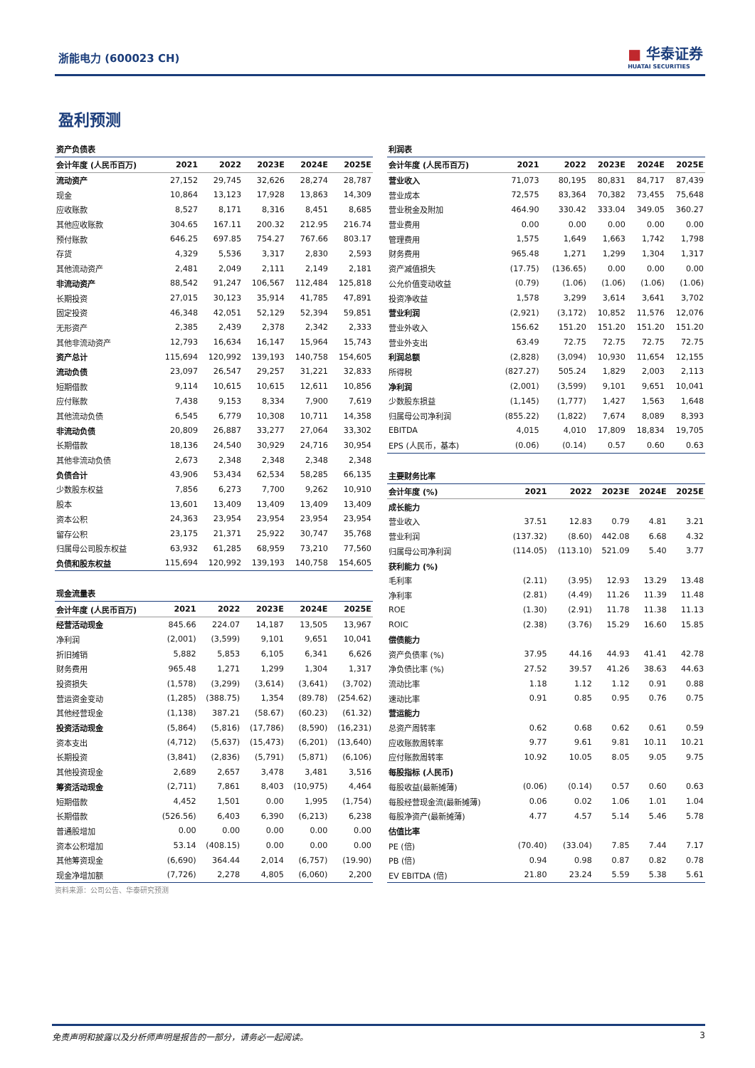浙能电力 (600023 CH)
■ 华泰证券
HUATAI SECURITIES
盈利预测
| 资产负债表 | | | | | |
| 会计年度 (人民币百万) | 2021 | 2022 | 2023E | 2024E | 2025E |
| 流动资产 | 27,152 | 29,745 | 32,626 | 28,274 | 28,787 |
| 现金 | 10,864 | 13,123 | 17,928 | 13,863 | 14,309 |
| 应收账款 | 8,527 | 8,171 | 8,316 | 8,451 | 8,685 |
| 其他应收账款 | 304.65 | 167.11 | 200.32 | 212.95 | 216.74 |
| 预付账款 | 646.25 | 697.85 | 754.27 | 767.66 | 803.17 |
| 存货 | 4,329 | 5,536 | 3,317 | 2,830 | 2,593 |
| 其他流动资产 | 2,481 | 2,049 | 2,111 | 2,149 | 2,181 |
| 非流动资产 | 88,542 | 91,247 | 106,567 | 112,484 | 125,818 |
| 长期投资 | 27,015 | 30,123 | 35,914 | 41,785 | 47,891 |
| 固定投资 | 46,348 | 42,051 | 52,129 | 52,394 | 59,851 |
| 无形资产 | 2,385 | 2,439 | 2,378 | 2,342 | 2,333 |
| 其他非流动资产 | 12,793 | 16,634 | 16,147 | 15,964 | 15,743 |
| 资产总计 | 115,694 | 120,992 | 139,193 | 140,758 | 154,605 |
| 流动负债 | 23,097 | 26,547 | 29,257 | 31,221 | 32,833 |
| 短期借款 | 9,114 | 10,615 | 10,615 | 12,611 | 10,856 |
| 应付账款 | 7,438 | 9,153 | 8,334 | 7,900 | 7,619 |
| 其他流动负债 | 6,545 | 6,779 | 10,308 | 10,711 | 14,358 |
| 非流动负债 | 20,809 | 26,887 | 33,277 | 27,064 | 33,302 |
| 长期借款 | 18,136 | 24,540 | 30,929 | 24,716 | 30,954 |
| 其他非流动负债 | 2,673 | 2,348 | 2,348 | 2,348 | 2,348 |
| 负债合计 | 43,906 | 53,434 | 62,534 | 58,285 | 66,135 |
| 少数股东权益 | 7,856 | 6,273 | 7,700 | 9,262 | 10,910 |
| 股本 | 13,601 | 13,409 | 13,409 | 13,409 | 13,409 |
| 资本公积 | 24,363 | 23,954 | 23,954 | 23,954 | 23,954 |
| 留存公积 | 23,175 | 21,371 | 25,922 | 30,747 | 35,768 |
| 归属母公司股东权益 | 63,932 | 61,285 | 68,959 | 73,210 | 77,560 |
| 负债和股东权益 | 115,694 | 120,992 | 139,193 | 140,758 | 154,605 |
| 现金流量表 | | | | | |
| 会计年度 (人民币百万) | 2021 | 2022 | 2023E | 2024E | 2025E |
| 经营活动现金 | 845.66 | 224.07 | 14,187 | 13,505 | 13,967 |
| 净利润 | (2,001) | (3,599) | 9,101 | 9,651 | 10,041 |
| 折旧摊销 | 5,882 | 5,853 | 6,105 | 6,341 | 6,626 |
| 财务费用 | 965.48 | 1,271 | 1,299 | 1,304 | 1,317 |
| 投资损失 | (1,578) | (3,299) | (3,614) | (3,641) | (3,702) |
| 营运资金变动 | (1,285) | (388.75) | 1,354 | (89.78) | (254.62) |
| 其他经营现金 | (1,138) | 387.21 | (58.67) | (60.23) | (61.32) |
| 投资活动现金 | (5,864) | (5,816) | (17,786) | (8,590) | (16,231) |
| 资本支出 | (4,712) | (5,637) | (15,473) | (6,201) | (13,640) |
| 长期投资 | (3,841) | (2,836) | (5,791) | (5,871) | (6,106) |
| 其他投资现金 | 2,689 | 2,657 | 3,478 | 3,481 | 3,516 |
| 筹资活动现金 | (2,711) | 7,861 | 8,403 | (10,975) | 4,464 |
| 短期借款 | 4,452 | 1,501 | 0.00 | 1,995 | (1,754) |
| 长期借款 | (526.56) | 6,403 | 6,390 | (6,213) | 6,238 |
| 普通股增加 | 0.00 | 0.00 | 0.00 | 0.00 | 0.00 |
| 资本公积增加 | 53.14 | (408.15) | 0.00 | 0.00 | 0.00 |
| 其他筹资现金 | (6,690) | 364.44 | 2,014 | (6,757) | (19.90) |
| 现金净增加额 | (7,726) | 2,278 | 4,805 | (6,060) | 2,200 |
资料来源：公司公告、华泰研究预测
| 利润表 | | | | | |
| 会计年度 (人民币百万) | 2021 | 2022 | 2023E | 2024E | 2025E |
| 营业收入 | 71,073 | 80,195 | 80,831 | 84,717 | 87,439 |
| 营业成本 | 72,575 | 83,364 | 70,382 | 73,455 | 75,648 |
| 营业税金及附加 | 464.90 | 330.42 | 333.04 | 349.05 | 360.27 |
| 营业费用 | 0.00 | 0.00 | 0.00 | 0.00 | 0.00 |
| 管理费用 | 1,575 | 1,649 | 1,663 | 1,742 | 1,798 |
| 财务费用 | 965.48 | 1,271 | 1,299 | 1,304 | 1,317 |
| 资产减值损失 | (17.75) | (136.65) | 0.00 | 0.00 | 0.00 |
| 公允价值变动收益 | (0.79) | (1.06) | (1.06) | (1.06) | (1.06) |
| 投资净收益 | 1,578 | 3,299 | 3,614 | 3,641 | 3,702 |
| 营业利润 | (2,921) | (3,172) | 10,852 | 11,576 | 12,076 |
| 营业外收入 | 156.62 | 151.20 | 151.20 | 151.20 | 151.20 |
| 营业外支出 | 63.49 | 72.75 | 72.75 | 72.75 | 72.75 |
| 利润总额 | (2,828) | (3,094) | 10,930 | 11,654 | 12,155 |
| 所得税 | (827.27) | 505.24 | 1,829 | 2,003 | 2,113 |
| 净利润 | (2,001) | (3,599) | 9,101 | 9,651 | 10,041 |
| 少数股东损益 | (1,145) | (1,777) | 1,427 | 1,563 | 1,648 |
| 归属母公司净利润 | (855.22) | (1,822) | 7,674 | 8,089 | 8,393 |
| EBITDA | 4,015 | 4,010 | 17,809 | 18,834 | 19,705 |
| EPS (人民币，基本) | (0.06) | (0.14) | 0.57 | 0.60 | 0.63 |
| 主要财务比率 | | | | | |
| 会计年度 (%) | 2021 | 2022 | 2023E | 2024E | 2025E |
| 成长能力 | | | | | |
| 营业收入 | 37.51 | 12.83 | 0.79 | 4.81 | 3.21 |
| 营业利润 | (137.32) | (8.60) | 442.08 | 6.68 | 4.32 |
| 归属母公司净利润 | (114.05) | (113.10) | 521.09 | 5.40 | 3.77 |
| 获利能力 (%) | | | | | |
| 毛利率 | (2.11) | (3.95) | 12.93 | 13.29 | 13.48 |
| 净利率 | (2.81) | (4.49) | 11.26 | 11.39 | 11.48 |
| ROE | (1.30) | (2.91) | 11.78 | 11.38 | 11.13 |
| ROIC | (2.38) | (3.76) | 15.29 | 16.60 | 15.85 |
| 偿债能力 | | | | | |
| 资产负债率 (%) | 37.95 | 44.16 | 44.93 | 41.41 | 42.78 |
| 净负债比率 (%) | 27.52 | 39.57 | 41.26 | 38.63 | 44.63 |
| 流动比率 | 1.18 | 1.12 | 1.12 | 0.91 | 0.88 |
| 速动比率 | 0.91 | 0.85 | 0.95 | 0.76 | 0.75 |
| 营运能力 | | | | | |
| 总资产周转率 | 0.62 | 0.68 | 0.62 | 0.61 | 0.59 |
| 应收账款周转率 | 9.77 | 9.61 | 9.81 | 10.11 | 10.21 |
| 应付账款周转率 | 10.92 | 10.05 | 8.05 | 9.05 | 9.75 |
| 每股指标 (人民币) | | | | | |
| 每股收益(最新摊薄) | (0.06) | (0.14) | 0.57 | 0.60 | 0.63 |
| 每股经营现金流(最新摊薄) | 0.06 | 0.02 | 1.06 | 1.01 | 1.04 |
| 每股净资产(最新摊薄) | 4.77 | 4.57 | 5.14 | 5.46 | 5.78 |
| 估值比率 | | | | | |
| PE (倍) | (70.40) | (33.04) | 7.85 | 7.44 | 7.17 |
| PB (倍) | 0.94 | 0.98 | 0.87 | 0.82 | 0.78 |
| EV EBITDA (倍) | 21.80 | 23.24 | 5.59 | 5.38 | 5.61 |
免责声明和披露以及分析师声明是报告的一部分，请务必一起阅读。 3